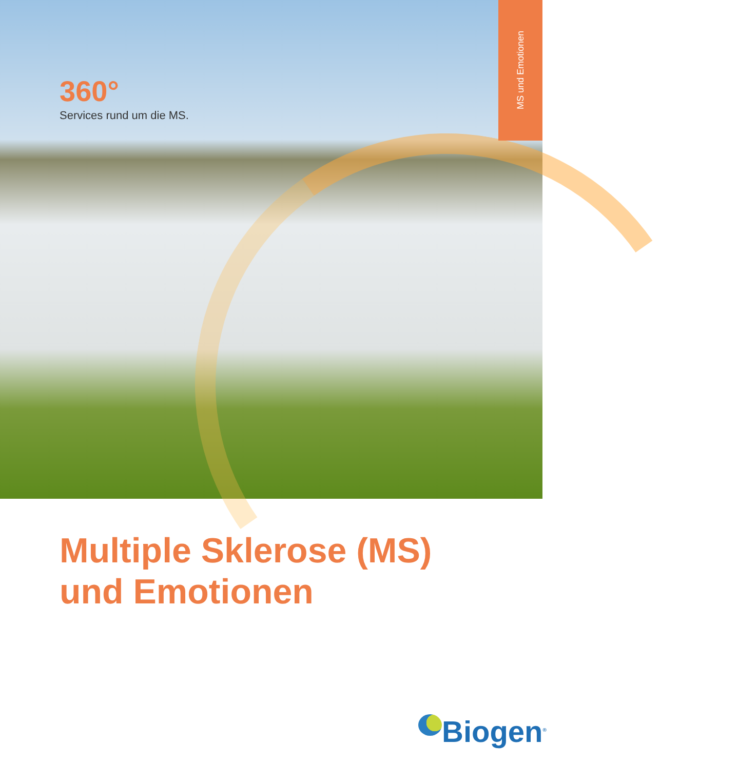360°
Services rund um die MS.
MS und Emotionen
Multiple Sklerose (MS)
und Emotionen
Biogen<sup>®</sup>